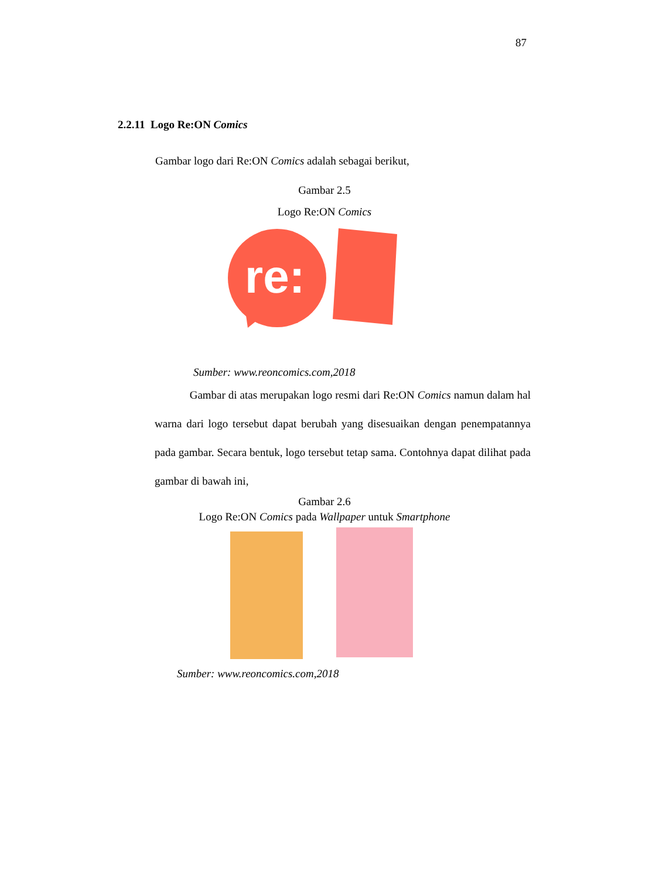87
2.2.11 Logo Re:ON Comics
Gambar logo dari Re:ON Comics adalah sebagai berikut,
Gambar 2.5
Logo Re:ON Comics
re:
Sumber: www.reoncomics.com,2018
Gambar di atas merupakan logo resmi dari Re:ON Comics namun dalam hal warna dari logo tersebut dapat berubah yang disesuaikan dengan penempatannya pada gambar. Secara bentuk, logo tersebut tetap sama. Contohnya dapat dilihat pada gambar di bawah ini,
Gambar 2.6
Logo Re:ON Comics pada Wallpaper untuk Smartphone
Sumber: www.reoncomics.com,2018